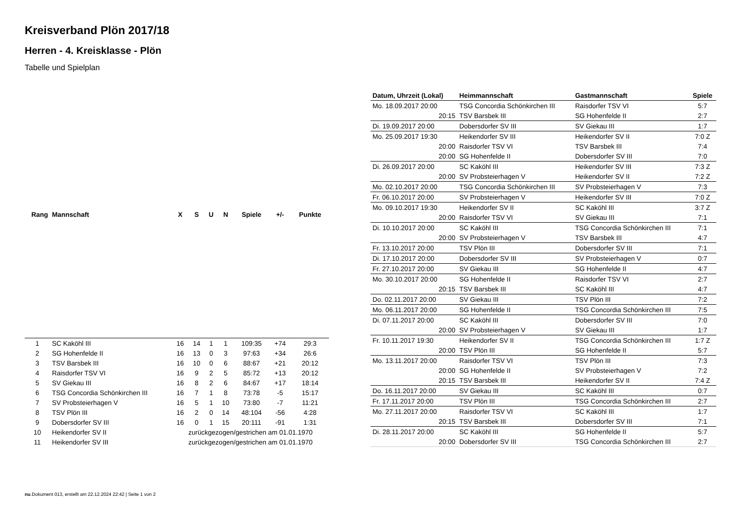Kreisverband Plön 2017/18
Herren - 4. Kreisklasse - Plön
Tabelle und Spielplan
| Rang | Mannschaft | X | S | U | N | Spiele | +/- | Punkte |
| --- | --- | --- | --- | --- | --- | --- | --- | --- |
| 1 | SC Kaköhl III | 16 | 14 | 1 | 1 | 109:35 | +74 | 29:3 |
| 2 | SG Hohenfelde II | 16 | 13 | 0 | 3 | 97:63 | +34 | 26:6 |
| 3 | TSV Barsbek III | 16 | 10 | 0 | 6 | 88:67 | +21 | 20:12 |
| 4 | Raisdorfer TSV VI | 16 | 9 | 2 | 5 | 85:72 | +13 | 20:12 |
| 5 | SV Giekau III | 16 | 8 | 2 | 6 | 84:67 | +17 | 18:14 |
| 6 | TSG Concordia Schönkirchen III | 16 | 7 | 1 | 8 | 73:78 | -5 | 15:17 |
| 7 | SV Probsteierhagen V | 16 | 5 | 1 | 10 | 73:80 | -7 | 11:21 |
| 8 | TSV Plön III | 16 | 2 | 0 | 14 | 48:104 | -56 | 4:28 |
| 9 | Dobersdorfer SV III | 16 | 0 | 1 | 15 | 20:111 | -91 | 1:31 |
| 10 | Heikendorfer SV II | zurückgezogen/gestrichen am 01.01.1970 | | | | | | |
| 11 | Heikendorfer SV III | zurückgezogen/gestrichen am 01.01.1970 | | | | | | |
| Datum, Uhrzeit (Lokal) | Heimmannschaft | Gastmannschaft | Spiele |
| --- | --- | --- | --- |
| Mo. 18.09.2017 20:00 | TSG Concordia Schönkirchen III | Raisdorfer TSV VI | 5:7 |
| 20:15 | TSV Barsbek III | SG Hohenfelde II | 2:7 |
| Di. 19.09.2017 20:00 | Dobersdorfer SV III | SV Giekau III | 1:7 |
| Mo. 25.09.2017 19:30 | Heikendorfer SV III | Heikendorfer SV II | 7:0 Z |
| 20:00 | Raisdorfer TSV VI | TSV Barsbek III | 7:4 |
| 20:00 | SG Hohenfelde II | Dobersdorfer SV III | 7:0 |
| Di. 26.09.2017 20:00 | SC Kaköhl III | Heikendorfer SV III | 7:3 Z |
| 20:00 | SV Probsteierhagen V | Heikendorfer SV II | 7:2 Z |
| Mo. 02.10.2017 20:00 | TSG Concordia Schönkirchen III | SV Probsteierhagen V | 7:3 |
| Fr. 06.10.2017 20:00 | SV Probsteierhagen V | Heikendorfer SV III | 7:0 Z |
| Mo. 09.10.2017 19:30 | Heikendorfer SV II | SC Kaköhl III | 3:7 Z |
| 20:00 | Raisdorfer TSV VI | SV Giekau III | 7:1 |
| Di. 10.10.2017 20:00 | SC Kaköhl III | TSG Concordia Schönkirchen III | 7:1 |
| 20:00 | SV Probsteierhagen V | TSV Barsbek III | 4:7 |
| Fr. 13.10.2017 20:00 | TSV Plön III | Dobersdorfer SV III | 7:1 |
| Di. 17.10.2017 20:00 | Dobersdorfer SV III | SV Probsteierhagen V | 0:7 |
| Fr. 27.10.2017 20:00 | SV Giekau III | SG Hohenfelde II | 4:7 |
| Mo. 30.10.2017 20:00 | SG Hohenfelde II | Raisdorfer TSV VI | 2:7 |
| 20:15 | TSV Barsbek III | SC Kaköhl III | 4:7 |
| Do. 02.11.2017 20:00 | SV Giekau III | TSV Plön III | 7:2 |
| Mo. 06.11.2017 20:00 | SG Hohenfelde II | TSG Concordia Schönkirchen III | 7:5 |
| Di. 07.11.2017 20:00 | SC Kaköhl III | Dobersdorfer SV III | 7:0 |
| 20:00 | SV Probsteierhagen V | SV Giekau III | 1:7 |
| Fr. 10.11.2017 19:30 | Heikendorfer SV II | TSG Concordia Schönkirchen III | 1:7 Z |
| 20:00 | TSV Plön III | SG Hohenfelde II | 5:7 |
| Mo. 13.11.2017 20:00 | Raisdorfer TSV VI | TSV Plön III | 7:3 |
| 20:00 | SG Hohenfelde II | SV Probsteierhagen V | 7:2 |
| 20:15 | TSV Barsbek III | Heikendorfer SV II | 7:4 Z |
| Do. 16.11.2017 20:00 | SV Giekau III | SC Kaköhl III | 0:7 |
| Fr. 17.11.2017 20:00 | TSV Plön III | TSG Concordia Schönkirchen III | 2:7 |
| Mo. 27.11.2017 20:00 | Raisdorfer TSV VI | SC Kaköhl III | 1:7 |
| 20:15 | TSV Barsbek III | Dobersdorfer SV III | 7:1 |
| Di. 28.11.2017 20:00 | SC Kaköhl III | SG Hohenfelde II | 5:7 |
| 20:00 | Dobersdorfer SV III | TSG Concordia Schönkirchen III | 2:7 |
nu.Dokument 013, erstellt am 22.12.2024 22:42 | Seite 1 von 2